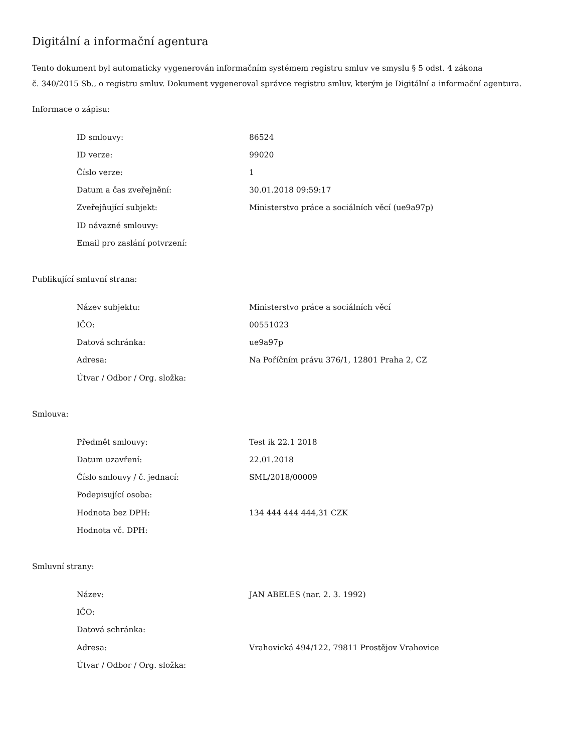Digitální a informační agentura
Tento dokument byl automaticky vygenerován informačním systémem registru smluv ve smyslu § 5 odst. 4 zákona
č. 340/2015 Sb., o registru smluv. Dokument vygeneroval správce registru smluv, kterým je Digitální a informační agentura.
Informace o zápisu:
| ID smlouvy: | 86524 |
| ID verze: | 99020 |
| Číslo verze: | 1 |
| Datum a čas zveřejnění: | 30.01.2018 09:59:17 |
| Zveřejňující subjekt: | Ministerstvo práce a sociálních věcí (ue9a97p) |
| ID návazné smlouvy: | |
| Email pro zaslání potvrzení: | |
Publikující smluvní strana:
| Název subjektu: | Ministerstvo práce a sociálních věcí |
| IČO: | 00551023 |
| Datová schránka: | ue9a97p |
| Adresa: | Na Poříčním právu 376/1, 12801 Praha 2, CZ |
| Útvar / Odbor / Org. složka: | |
Smlouva:
| Předmět smlouvy: | Test ik 22.1 2018 |
| Datum uzavření: | 22.01.2018 |
| Číslo smlouvy / č. jednací: | SML/2018/00009 |
| Podepisující osoba: | |
| Hodnota bez DPH: | 134 444 444 444,31 CZK |
| Hodnota vč. DPH: | |
Smluvní strany:
| Název: | JAN ABELES (nar. 2. 3. 1992) |
| IČO: | |
| Datová schránka: | |
| Adresa: | Vrahovická 494/122, 79811 Prostějov Vrahovice |
| Útvar / Odbor / Org. složka: | |